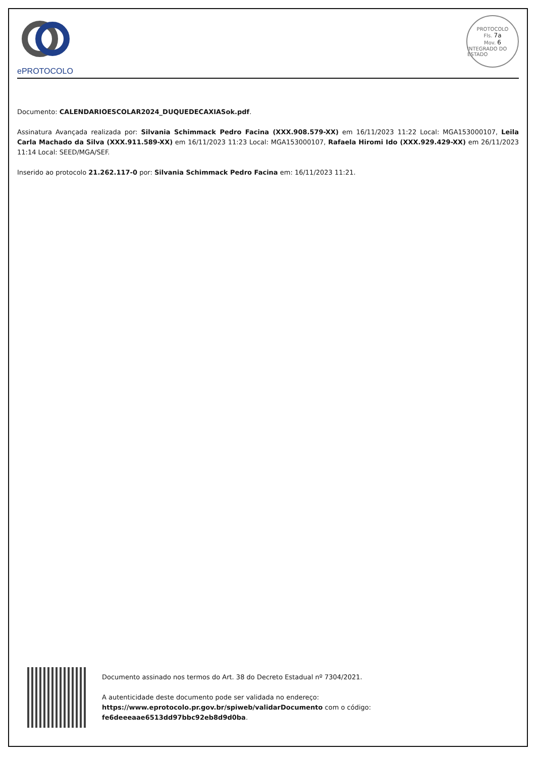ePROTOCOLO
PROTOCOLO
Fls. 7a
Mov. 6
INTEGRADO DO ESTADO
Documento: CALENDARIOESCOLAR2024_DUQUEDECAXIASok.pdf.
Assinatura Avançada realizada por: Silvania Schimmack Pedro Facina (XXX.908.579-XX) em 16/11/2023 11:22 Local: MGA153000107, Leila Carla Machado da Silva (XXX.911.589-XX) em 16/11/2023 11:23 Local: MGA153000107, Rafaela Hiromi Ido (XXX.929.429-XX) em 26/11/2023 11:14 Local: SEED/MGA/SEF.
Inserido ao protocolo 21.262.117-0 por: Silvania Schimmack Pedro Facina em: 16/11/2023 11:21.
Documento assinado nos termos do Art. 38 do Decreto Estadual nº 7304/2021.
A autenticidade deste documento pode ser validada no endereço:
https://www.eprotocolo.pr.gov.br/spiweb/validarDocumento com o código:
fe6deeeaae6513dd97bbc92eb8d9d0ba.